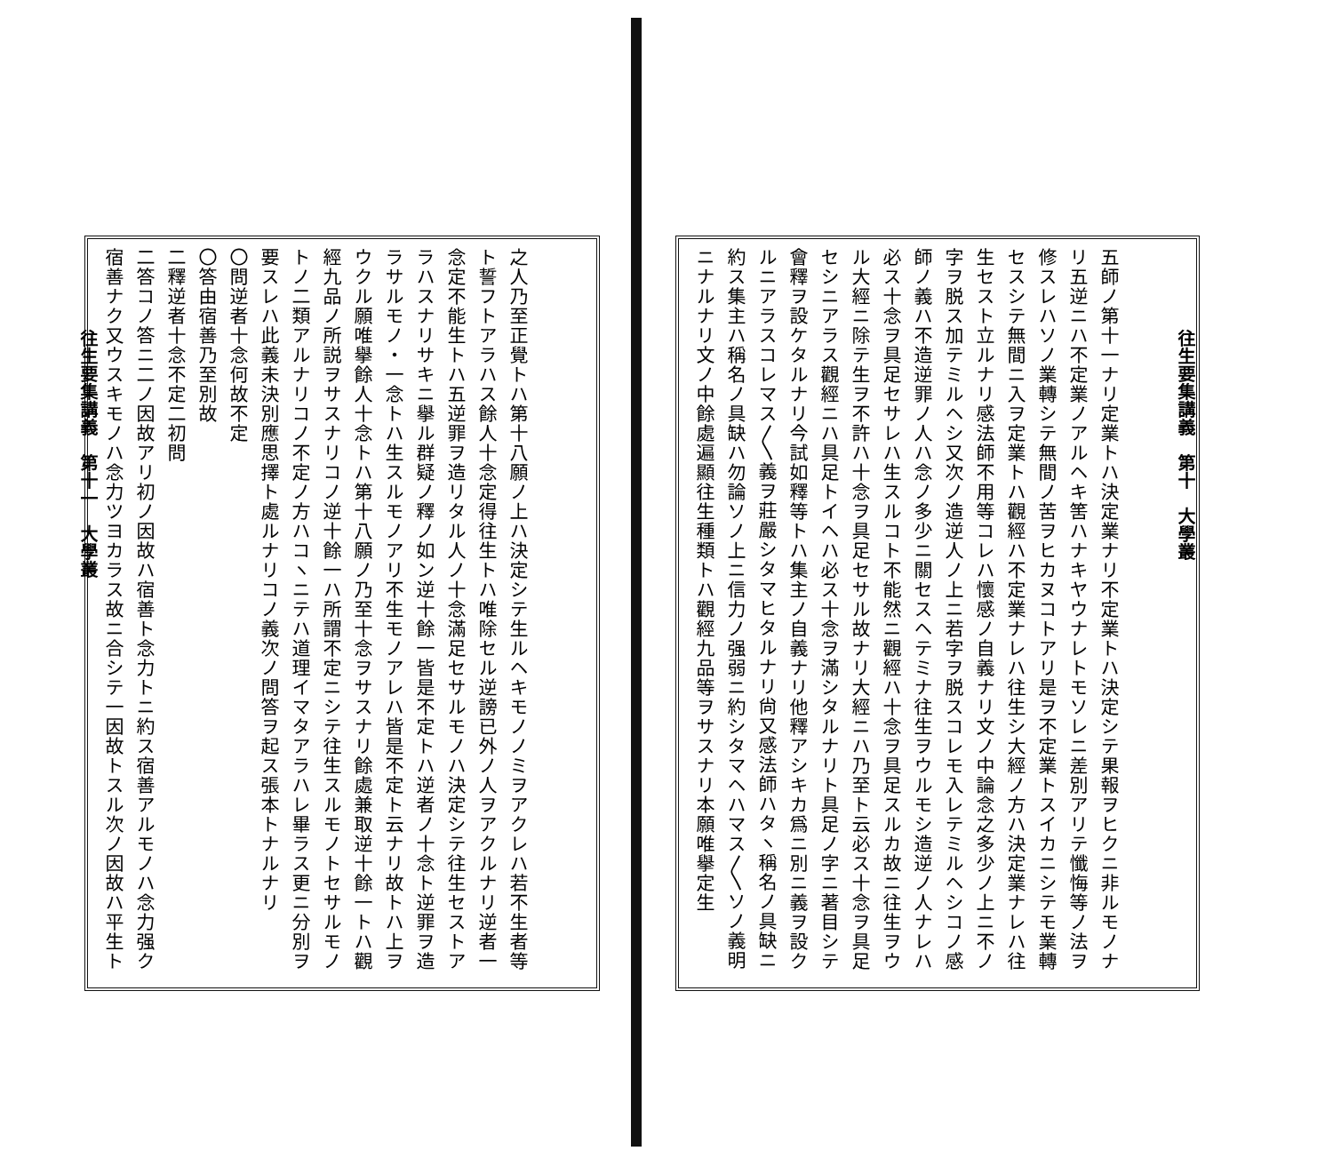五師ノ第十一ナリ定業トハ決定業ナリ不定業トハ決定シテ果報ヲヒクニ非ルモノナリ五逆ニハ不定業ノアルヘキ筈ハナキヤウナレトモソレニ差別アリテ懺悔等ノ法ヲ修スレハソノ業轉シテ無間ノ苦ヲヒカヌコトアリ是ヲ不定業トスイカニシテモ業轉セスシテ無間ニ入ヲ定業トハ觀經ハ不定業ナレハ往生シ大經ノ方ハ決定業ナレハ往生セスト立ルナリ感法師不用等コレハ懷感ノ自義ナリ文ノ中論念之多少ノ上ニ不ノ字ヲ脱ス加テミルヘシ又次ノ造逆人ノ上ニ若字ヲ脱スコレモ入レテミルヘシコノ感師ノ義ハ不造逆罪ノ人ハ念ノ多少ニ關セスヘテミナ往生ヲウルモシ造逆ノ人ナレハ必ス十念ヲ具足セサレハ生スルコト不能然ニ觀經ハ十念ヲ具足スルカ故ニ往生ヲウル大經ニ除テ生ヲ不許ハ十念ヲ具足セサル故ナリ大經ニハ乃至ト云必ス十念ヲ具足セシニアラス觀經ニハ具足トイヘハ必ス十念ヲ滿シタルナリト具足ノ字ニ著目シテ會釋ヲ設ケタルナリ今試如釋等トハ集主ノ自義ナリ他釋アシキカ爲ニ別ニ義ヲ設クルニアラスコレマス〳〵義ヲ莊嚴シタマヒタルナリ尙又感法師ハタヽ稱名ノ具缺ニ約ス集主ハ稱名ノ具缺ハ勿論ソノ上ニ信力ノ强弱ニ約シタマヘハマス〳〵ソノ義明ニナルナリ文ノ中餘處遍顯往生種類トハ觀經九品等ヲサスナリ本願唯擧定生
往生要集講義　第十　大學叢
之人乃至正覺トハ第十八願ノ上ハ決定シテ生ルヘキモノノミヲアクレハ若不生者等ト誓フトアラハス餘人十念定得往生トハ唯除セル逆謗已外ノ人ヲアクルナリ逆者一念定不能生トハ五逆罪ヲ造リタル人ノ十念滿足セサルモノハ決定シテ往生セストアラハスナリサキニ擧ル群疑ノ釋ノ如ン逆十餘一皆是不定トハ逆者ノ十念ト逆罪ヲ造ラサルモノ・一念トハ生スルモノアリ不生モノアレハ皆是不定ト云ナリ故トハ上ヲウクル願唯擧餘人十念トハ第十八願ノ乃至十念ヲサスナリ餘處兼取逆十餘一トハ觀經九品ノ所説ヲサスナリコノ逆十餘一ハ所謂不定ニシテ往生スルモノトセサルモノトノ二類アルナリコノ不定ノ方ハコヽニテハ道理イマタアラハレ畢ラス更ニ分別ヲ要スレハ此義未決別應思擇ト處ルナリコノ義次ノ問答ヲ起ス張本トナルナリ
〇問逆者十念何故不定
〇答由宿善乃至別故
二釋逆者十念不定二初問
二答コノ答ニ二ノ因故アリ初ノ因故ハ宿善ト念力トニ約ス宿善アルモノハ念力强ク宿善ナク又ウスキモノハ念力ツヨカラス故ニ合シテ一因故トスル次ノ因故ハ平生ト
往生要集講義　第十一　大學叢